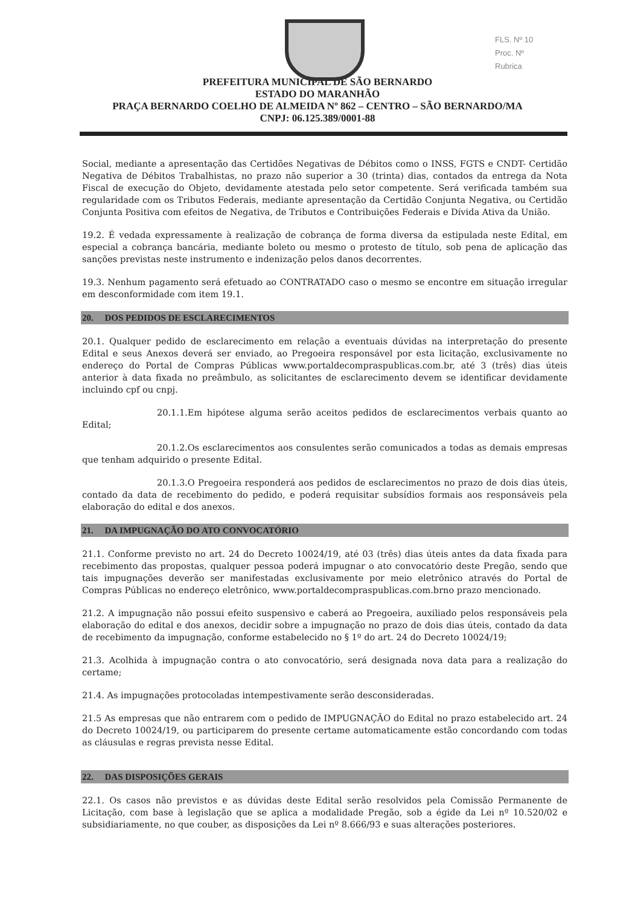FLS. Nº 10
Proc. Nº
Rubrica
PREFEITURA MUNICIPAL DE SÃO BERNARDO
ESTADO DO MARANHÃO
PRAÇA BERNARDO COELHO DE ALMEIDA Nº 862 – CENTRO – SÃO BERNARDO/MA
CNPJ: 06.125.389/0001-88
Social, mediante a apresentação das Certidões Negativas de Débitos como o INSS, FGTS e CNDT- Certidão Negativa de Débitos Trabalhistas, no prazo não superior a 30 (trinta) dias, contados da entrega da Nota Fiscal de execução do Objeto, devidamente atestada pelo setor competente. Será verificada também sua regularidade com os Tributos Federais, mediante apresentação da Certidão Conjunta Negativa, ou Certidão Conjunta Positiva com efeitos de Negativa, de Tributos e Contribuições Federais e Dívida Ativa da União.
19.2. É vedada expressamente à realização de cobrança de forma diversa da estipulada neste Edital, em especial a cobrança bancária, mediante boleto ou mesmo o protesto de título, sob pena de aplicação das sanções previstas neste instrumento e indenização pelos danos decorrentes.
19.3. Nenhum pagamento será efetuado ao CONTRATADO caso o mesmo se encontre em situação irregular em desconformidade com item 19.1.
20. DOS PEDIDOS DE ESCLARECIMENTOS
20.1. Qualquer pedido de esclarecimento em relação a eventuais dúvidas na interpretação do presente Edital e seus Anexos deverá ser enviado, ao Pregoeira responsável por esta licitação, exclusivamente no endereço do Portal de Compras Públicas www.portaldecompraspublicas.com.br, até 3 (três) dias úteis anterior à data fixada no preâmbulo, as solicitantes de esclarecimento devem se identificar devidamente incluindo cpf ou cnpj.
20.1.1.Em hipótese alguma serão aceitos pedidos de esclarecimentos verbais quanto ao Edital;
20.1.2.Os esclarecimentos aos consulentes serão comunicados a todas as demais empresas que tenham adquirido o presente Edital.
20.1.3.O Pregoeira responderá aos pedidos de esclarecimentos no prazo de dois dias úteis, contado da data de recebimento do pedido, e poderá requisitar subsídios formais aos responsáveis pela elaboração do edital e dos anexos.
21. DA IMPUGNAÇÃO DO ATO CONVOCATÓRIO
21.1. Conforme previsto no art. 24 do Decreto 10024/19, até 03 (três) dias úteis antes da data fixada para recebimento das propostas, qualquer pessoa poderá impugnar o ato convocatório deste Pregão, sendo que tais impugnações deverão ser manifestadas exclusivamente por meio eletrônico através do Portal de Compras Públicas no endereço eletrônico, www.portaldecompraspublicas.com.brno prazo mencionado.
21.2. A impugnação não possui efeito suspensivo e caberá ao Pregoeira, auxiliado pelos responsáveis pela elaboração do edital e dos anexos, decidir sobre a impugnação no prazo de dois dias úteis, contado da data de recebimento da impugnação, conforme estabelecido no § 1º do art. 24 do Decreto 10024/19;
21.3. Acolhida à impugnação contra o ato convocatório, será designada nova data para a realização do certame;
21.4. As impugnações protocoladas intempestivamente serão desconsideradas.
21.5 As empresas que não entrarem com o pedido de IMPUGNAÇÃO do Edital no prazo estabelecido art. 24 do Decreto 10024/19, ou participarem do presente certame automaticamente estão concordando com todas as cláusulas e regras prevista nesse Edital.
22. DAS DISPOSIÇÕES GERAIS
22.1. Os casos não previstos e as dúvidas deste Edital serão resolvidos pela Comissão Permanente de Licitação, com base à legislação que se aplica a modalidade Pregão, sob a égide da Lei nº 10.520/02 e subsidiariamente, no que couber, as disposições da Lei nº 8.666/93 e suas alterações posteriores.